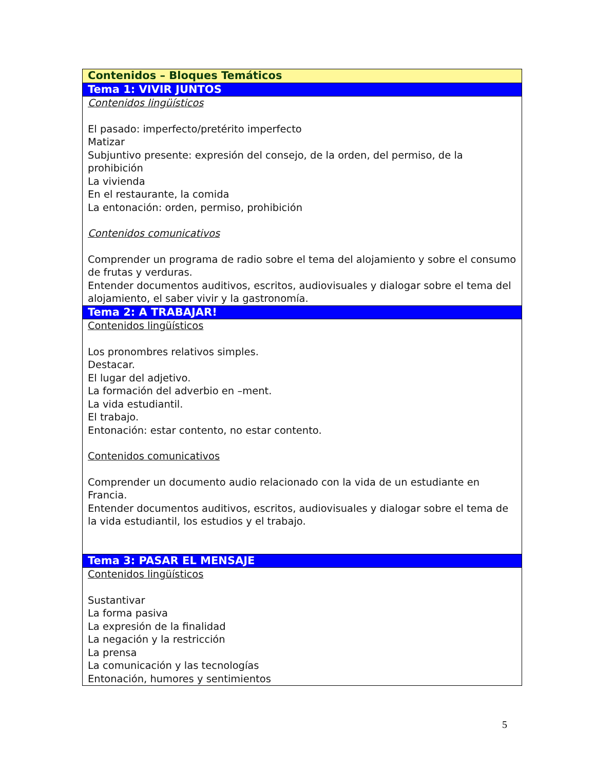| Contenidos – Bloques Temáticos |
| Tema 1: VIVIR JUNTOS |
| Contenidos lingüísticos El pasado: imperfecto/pretérito imperfecto Matizar Subjuntivo presente: expresión del consejo, de la orden, del permiso, de la prohibición La vivienda En el restaurante, la comida La entonación: orden, permiso, prohibición Contenidos comunicativos Comprender un programa de radio sobre el tema del alojamiento y sobre el consumo de frutas y verduras. Entender documentos auditivos, escritos, audiovisuales y dialogar sobre el tema del alojamiento, el saber vivir y la gastronomía. |
| Tema 2: A TRABAJAR! |
| Contenidos lingüísticos Los pronombres relativos simples. Destacar. El lugar del adjetivo. La formación del adverbio en –ment. La vida estudiantil. El trabajo. Entonación: estar contento, no estar contento. Contenidos comunicativos Comprender un documento audio relacionado con la vida de un estudiante en Francia. Entender documentos auditivos, escritos, audiovisuales y dialogar sobre el tema de la vida estudiantil, los estudios y el trabajo. |
| Tema 3: PASAR EL MENSAJE |
| Contenidos lingüísticos Sustantivar La forma pasiva La expresión de la finalidad La negación y la restricción La prensa La comunicación y las tecnologías Entonación, humores y sentimientos |
5